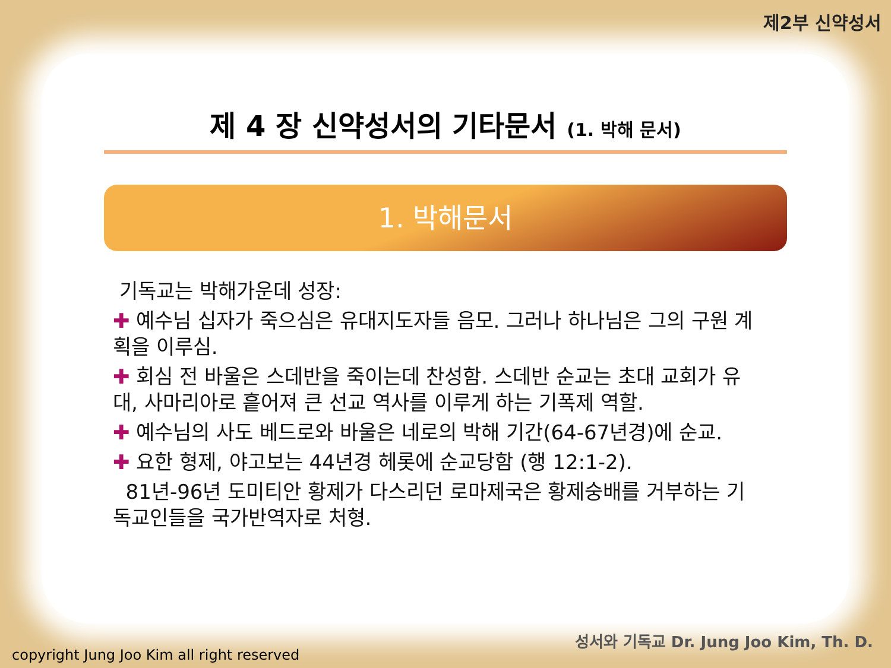제2부 신약성서
제 4 장 신약성서의 기타문서 (1. 박해 문서)
1. 박해문서
기독교는 박해가운데 성장:
✚ 예수님 십자가 죽으심은 유대지도자들 음모. 그러나 하나님은 그의 구원 계획을 이루심.
✚ 회심 전 바울은 스데반을 죽이는데 찬성함. 스데반 순교는 초대 교회가 유대, 사마리아로 흩어져 큰 선교 역사를 이루게 하는 기폭제 역할.
✚ 예수님의 사도 베드로와 바울은 네로의 박해 기간(64-67년경)에 순교.
✚ 요한 형제, 야고보는 44년경 헤롯에 순교당함 (행 12:1-2).
81년-96년 도미티안 황제가 다스리던 로마제국은 황제숭배를 거부하는 기독교인들을 국가반역자로 처형.
copyright Jung Joo Kim all right reserved
성서와 기독교 Dr. Jung Joo Kim, Th. D.